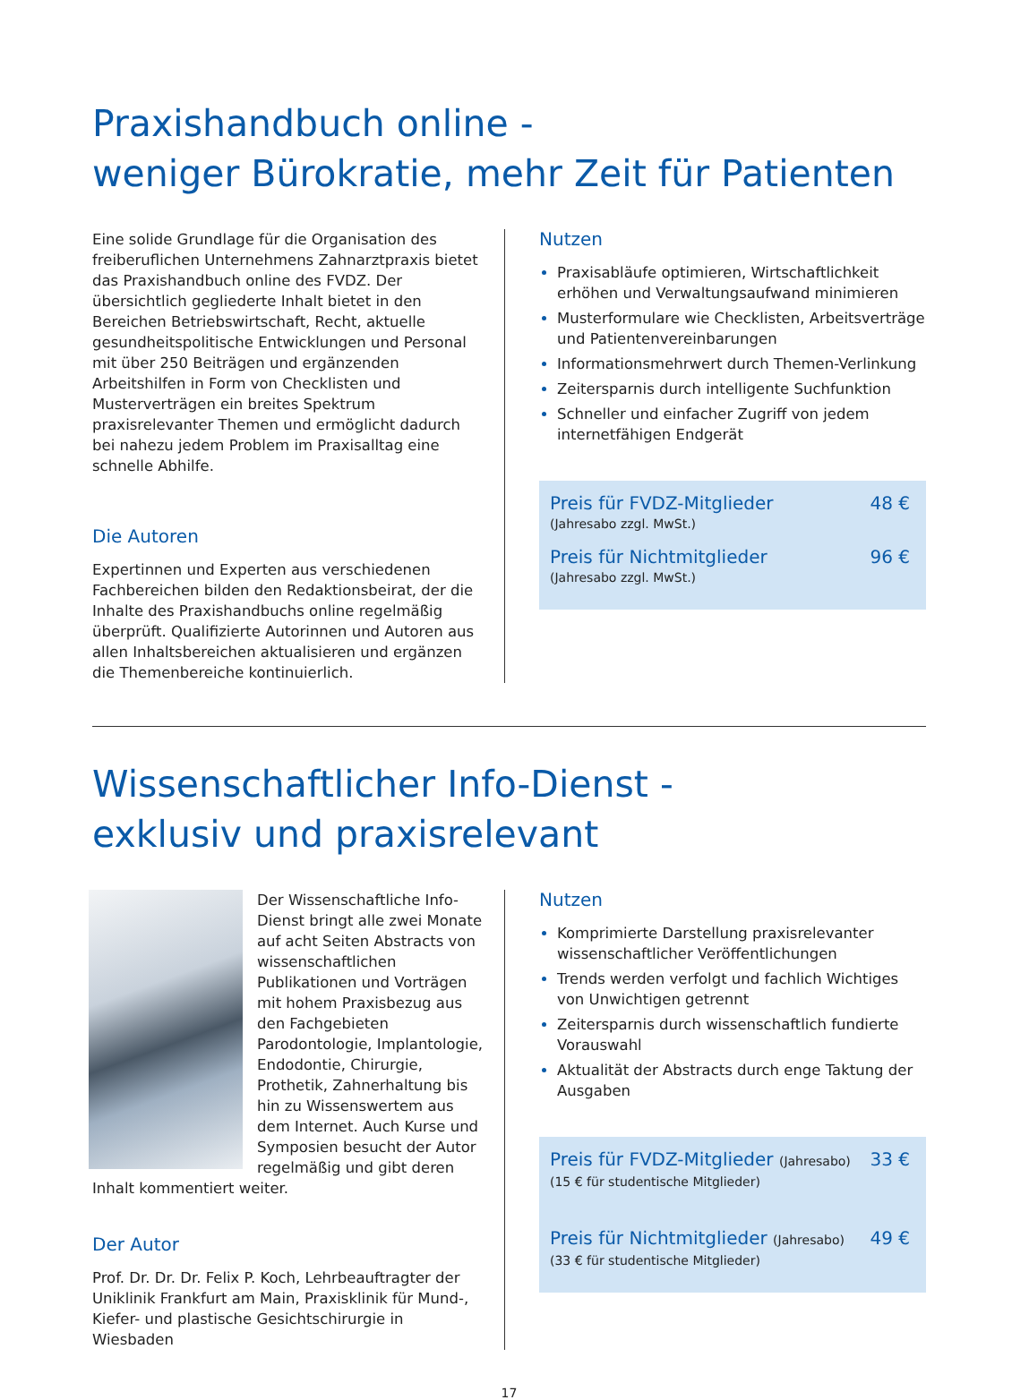Praxishandbuch online -
weniger Bürokratie, mehr Zeit für Patienten
Eine solide Grundlage für die Organisation des freiberuflichen Unternehmens Zahnarztpraxis bietet das Praxishandbuch online des FVDZ. Der übersichtlich gegliederte Inhalt bietet in den Bereichen Betriebswirtschaft, Recht, aktuelle gesundheitspolitische Entwicklungen und Personal mit über 250 Beiträgen und ergänzenden Arbeitshilfen in Form von Checklisten und Musterverträgen ein breites Spektrum praxisrelevanter Themen und ermöglicht dadurch bei nahezu jedem Problem im Praxisalltag eine schnelle Abhilfe.
Die Autoren
Expertinnen und Experten aus verschiedenen Fachbereichen bilden den Redaktionsbeirat, der die Inhalte des Praxishandbuchs online regelmäßig überprüft. Qualifizierte Autorinnen und Autoren aus allen Inhaltsbereichen aktualisieren und ergänzen die Themenbereiche kontinuierlich.
Nutzen
Praxisabläufe optimieren, Wirtschaftlichkeit erhöhen und Verwaltungsaufwand minimieren
Musterformulare wie Checklisten, Arbeitsverträge und Patientenvereinbarungen
Informationsmehrwert durch Themen-Verlinkung
Zeitersparnis durch intelligente Suchfunktion
Schneller und einfacher Zugriff von jedem internetfähigen Endgerät
Preis für FVDZ-Mitglieder 48 €
(Jahresabo zzgl. MwSt.)
Preis für Nichtmitglieder 96 €
(Jahresabo zzgl. MwSt.)
Wissenschaftlicher Info-Dienst -
exklusiv und praxisrelevant
Der Wissenschaftliche Info-Dienst bringt alle zwei Monate auf acht Seiten Abstracts von wissenschaftlichen Publikationen und Vorträgen mit hohem Praxisbezug aus den Fachgebieten Parodontologie, Implantologie, Endodontie, Chirurgie, Prothetik, Zahnerhaltung bis hin zu Wissenswertem aus dem Internet. Auch Kurse und Symposien besucht der Autor regelmäßig und gibt deren Inhalt kommentiert weiter.
Der Autor
Prof. Dr. Dr. Dr. Felix P. Koch, Lehrbeauftragter der Uniklinik Frankfurt am Main, Praxisklinik für Mund-, Kiefer- und plastische Gesichtschirurgie in Wiesbaden
Nutzen
Komprimierte Darstellung praxisrelevanter wissenschaftlicher Veröffentlichungen
Trends werden verfolgt und fachlich Wichtiges von Unwichtigen getrennt
Zeitersparnis durch wissenschaftlich fundierte Vorauswahl
Aktualität der Abstracts durch enge Taktung der Ausgaben
Preis für FVDZ-Mitglieder (Jahresabo) 33 €
(15 € für studentische Mitglieder)
Preis für Nichtmitglieder (Jahresabo) 49 €
(33 € für studentische Mitglieder)
17